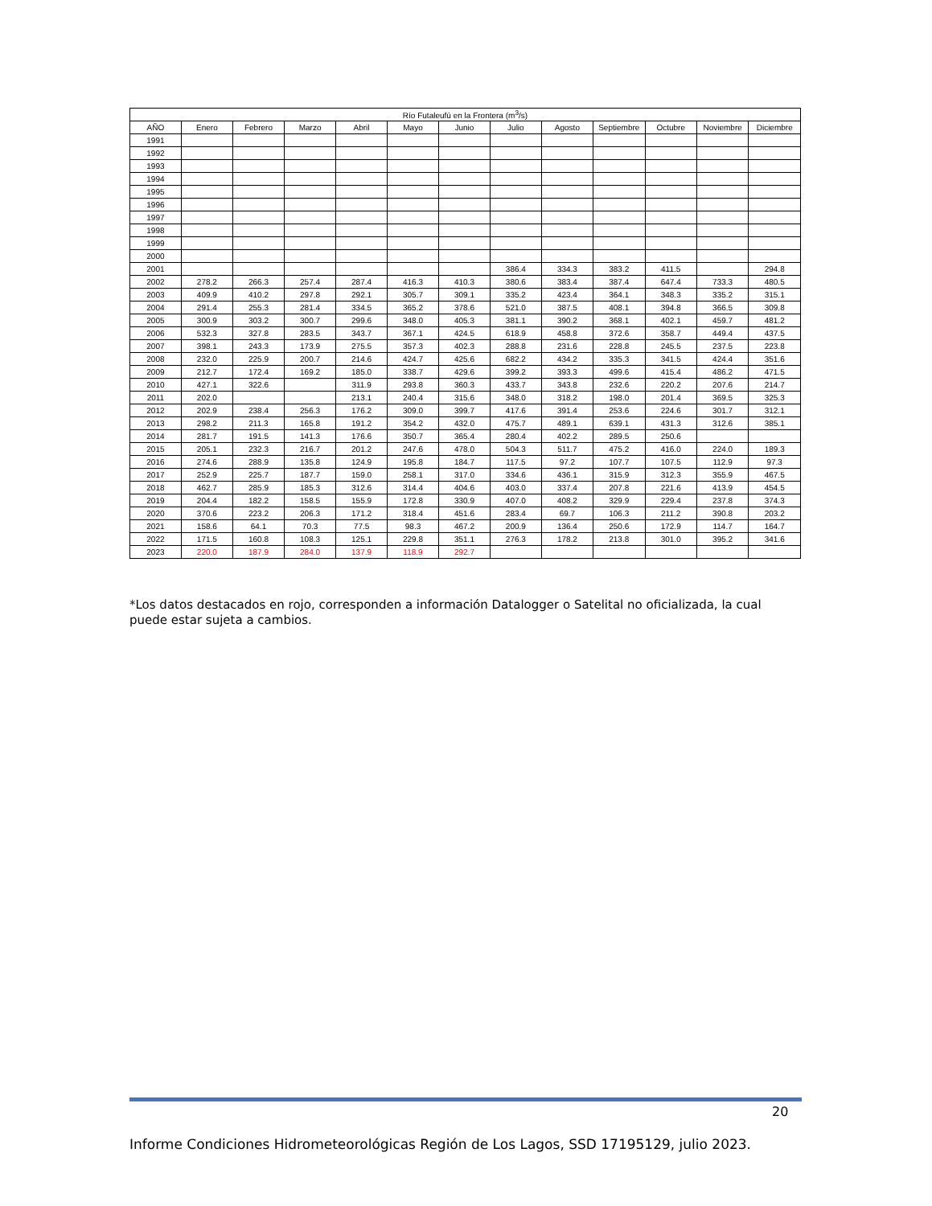| Río Futaleufú en la Frontera (m<sup>3</sup>/s) | | | | | | | | | | | | |
| --- | --- | --- | --- | --- | --- | --- | --- | --- | --- | --- | --- | --- |
| AÑO | Enero | Febrero | Marzo | Abril | Mayo | Junio | Julio | Agosto | Septiembre | Octubre | Noviembre | Diciembre |
| 1991 | | | | | | | | | | | | |
| 1992 | | | | | | | | | | | | |
| 1993 | | | | | | | | | | | | |
| 1994 | | | | | | | | | | | | |
| 1995 | | | | | | | | | | | | |
| 1996 | | | | | | | | | | | | |
| 1997 | | | | | | | | | | | | |
| 1998 | | | | | | | | | | | | |
| 1999 | | | | | | | | | | | | |
| 2000 | | | | | | | | | | | | |
| 2001 | | | | | | | 386.4 | 334.3 | 383.2 | 411.5 | | 294.8 |
| 2002 | 278.2 | 266.3 | 257.4 | 287.4 | 416.3 | 410.3 | 380.6 | 383.4 | 387.4 | 647.4 | 733.3 | 480.5 |
| 2003 | 409.9 | 410.2 | 297.8 | 292.1 | 305.7 | 309.1 | 335.2 | 423.4 | 364.1 | 348.3 | 335.2 | 315.1 |
| 2004 | 291.4 | 255.3 | 281.4 | 334.5 | 365.2 | 378.6 | 521.0 | 387.5 | 408.1 | 394.8 | 366.5 | 309.8 |
| 2005 | 300.9 | 303.2 | 300.7 | 299.6 | 348.0 | 405.3 | 381.1 | 390.2 | 368.1 | 402.1 | 459.7 | 481.2 |
| 2006 | 532.3 | 327.8 | 283.5 | 343.7 | 367.1 | 424.5 | 618.9 | 458.8 | 372.6 | 358.7 | 449.4 | 437.5 |
| 2007 | 398.1 | 243.3 | 173.9 | 275.5 | 357.3 | 402.3 | 288.8 | 231.6 | 228.8 | 245.5 | 237.5 | 223.8 |
| 2008 | 232.0 | 225.9 | 200.7 | 214.6 | 424.7 | 425.6 | 682.2 | 434.2 | 335.3 | 341.5 | 424.4 | 351.6 |
| 2009 | 212.7 | 172.4 | 169.2 | 185.0 | 338.7 | 429.6 | 399.2 | 393.3 | 499.6 | 415.4 | 486.2 | 471.5 |
| 2010 | 427.1 | 322.6 | | 311.9 | 293.8 | 360.3 | 433.7 | 343.8 | 232.6 | 220.2 | 207.6 | 214.7 |
| 2011 | 202.0 | | | 213.1 | 240.4 | 315.6 | 348.0 | 318.2 | 198.0 | 201.4 | 369.5 | 325.3 |
| 2012 | 202.9 | 238.4 | 256.3 | 176.2 | 309.0 | 399.7 | 417.6 | 391.4 | 253.6 | 224.6 | 301.7 | 312.1 |
| 2013 | 298.2 | 211.3 | 165.8 | 191.2 | 354.2 | 432.0 | 475.7 | 489.1 | 639.1 | 431.3 | 312.6 | 385.1 |
| 2014 | 281.7 | 191.5 | 141.3 | 176.6 | 350.7 | 365.4 | 280.4 | 402.2 | 289.5 | 250.6 | | |
| 2015 | 205.1 | 232.3 | 216.7 | 201.2 | 247.6 | 478.0 | 504.3 | 511.7 | 475.2 | 416.0 | 224.0 | 189.3 |
| 2016 | 274.6 | 288.9 | 135.8 | 124.9 | 195.8 | 184.7 | 117.5 | 97.2 | 107.7 | 107.5 | 112.9 | 97.3 |
| 2017 | 252.9 | 225.7 | 187.7 | 159.0 | 258.1 | 317.0 | 334.6 | 436.1 | 315.9 | 312.3 | 355.9 | 467.5 |
| 2018 | 462.7 | 285.9 | 185.3 | 312.6 | 314.4 | 404.6 | 403.0 | 337.4 | 207.8 | 221.6 | 413.9 | 454.5 |
| 2019 | 204.4 | 182.2 | 158.5 | 155.9 | 172.8 | 330.9 | 407.0 | 408.2 | 329.9 | 229.4 | 237.8 | 374.3 |
| 2020 | 370.6 | 223.2 | 206.3 | 171.2 | 318.4 | 451.6 | 283.4 | 69.7 | 106.3 | 211.2 | 390.8 | 203.2 |
| 2021 | 158.6 | 64.1 | 70.3 | 77.5 | 98.3 | 467.2 | 200.9 | 136.4 | 250.6 | 172.9 | 114.7 | 164.7 |
| 2022 | 171.5 | 160.8 | 108.3 | 125.1 | 229.8 | 351.1 | 276.3 | 178.2 | 213.8 | 301.0 | 395.2 | 341.6 |
| 2023 | 220.0 | 187.9 | 284.0 | 137.9 | 118.9 | 292.7 | | | | | | |
*Los datos destacados en rojo, corresponden a información Datalogger o Satelital no oficializada, la cual puede estar sujeta a cambios.
20
Informe Condiciones Hidrometeorológicas Región de Los Lagos, SSD 17195129, julio 2023.